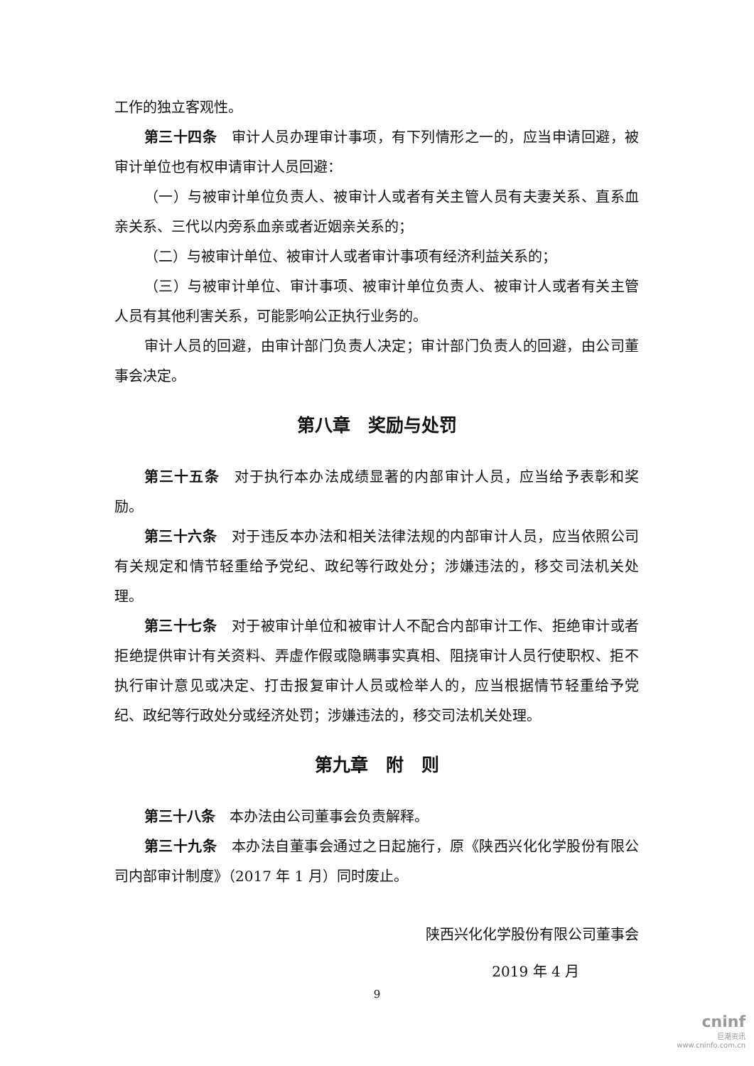工作的独立客观性。
第三十四条　审计人员办理审计事项，有下列情形之一的，应当申请回避，被审计单位也有权申请审计人员回避：
（一）与被审计单位负责人、被审计人或者有关主管人员有夫妻关系、直系血亲关系、三代以内旁系血亲或者近姻亲关系的；
（二）与被审计单位、被审计人或者审计事项有经济利益关系的；
（三）与被审计单位、审计事项、被审计单位负责人、被审计人或者有关主管人员有其他利害关系，可能影响公正执行业务的。
审计人员的回避，由审计部门负责人决定；审计部门负责人的回避，由公司董事会决定。
第八章　奖励与处罚
第三十五条　对于执行本办法成绩显著的内部审计人员，应当给予表彰和奖励。
第三十六条　对于违反本办法和相关法律法规的内部审计人员，应当依照公司有关规定和情节轻重给予党纪、政纪等行政处分；涉嫌违法的，移交司法机关处理。
第三十七条　对于被审计单位和被审计人不配合内部审计工作、拒绝审计或者拒绝提供审计有关资料、弄虚作假或隐瞒事实真相、阻挠审计人员行使职权、拒不执行审计意见或决定、打击报复审计人员或检举人的，应当根据情节轻重给予党纪、政纪等行政处分或经济处罚；涉嫌违法的，移交司法机关处理。
第九章　附　则
第三十八条　本办法由公司董事会负责解释。
第三十九条　本办法自董事会通过之日起施行，原《陕西兴化化学股份有限公司内部审计制度》（2017 年 1 月）同时废止。
陕西兴化化学股份有限公司董事会
2019 年 4 月
9
cninf
巨潮资讯
www.cninfo.com.cn